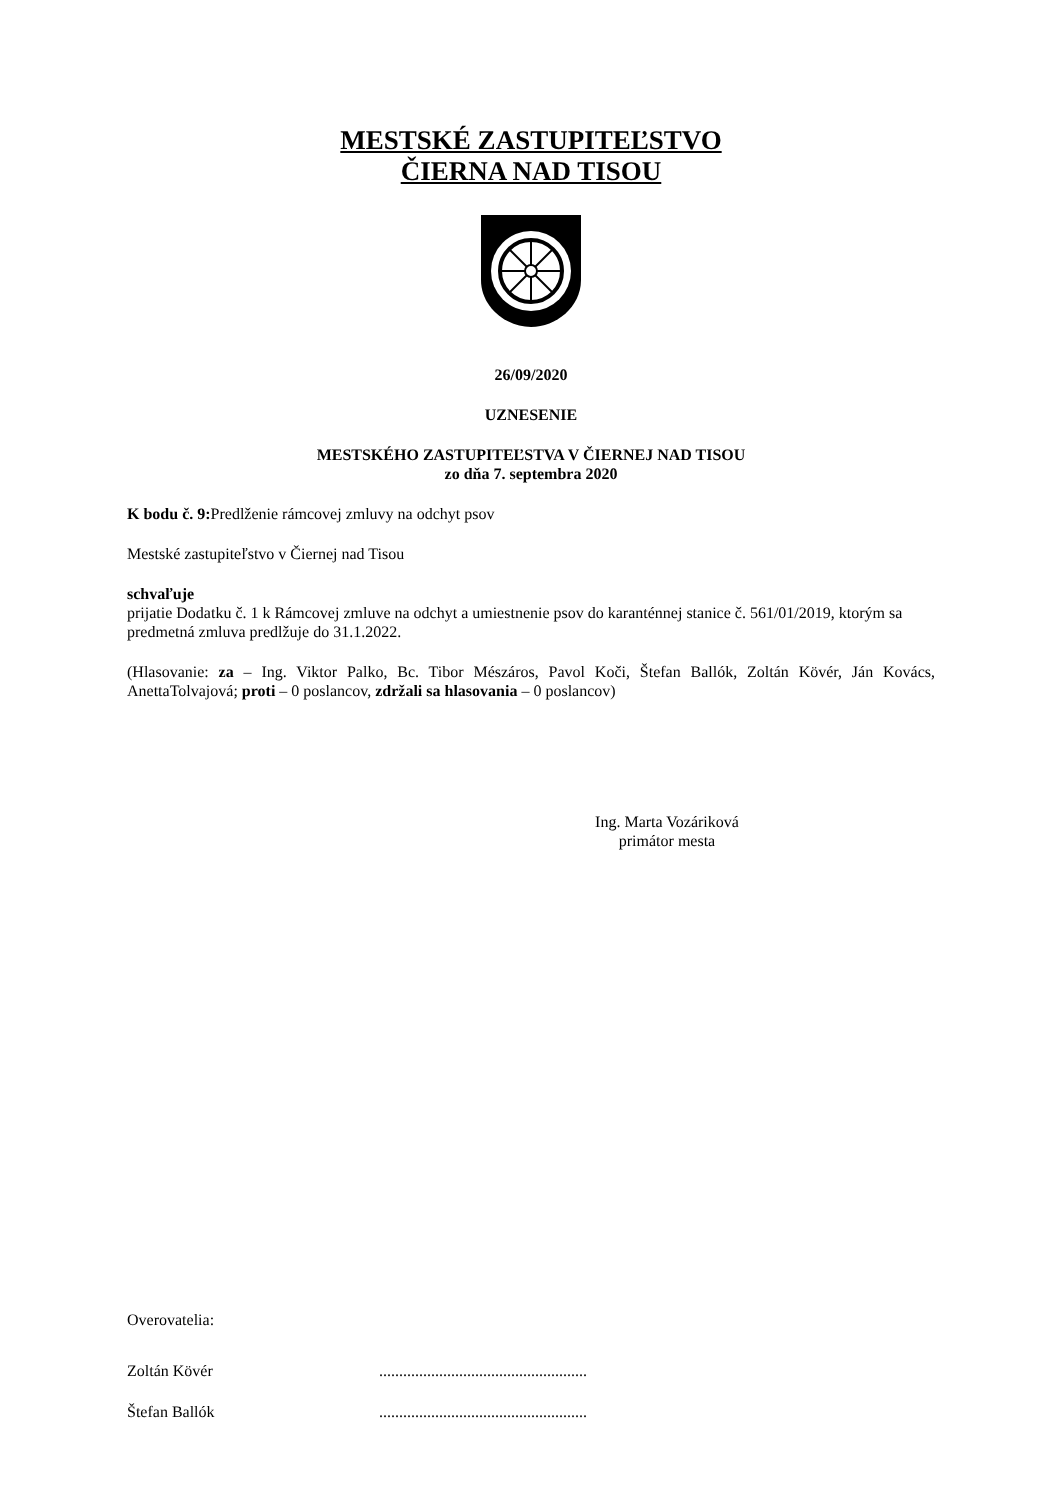MESTSKÉ ZASTUPITEĽSTVO
ČIERNA NAD TISOU
26/09/2020
UZNESENIE
MESTSKÉHO ZASTUPITEĽSTVA V ČIERNEJ NAD TISOU
zo dňa 7. septembra 2020
K bodu č. 9: Predlženie rámcovej zmluvy na odchyt psov
Mestské zastupiteľstvo v Čiernej nad Tisou
schvaľuje
prijatie Dodatku č. 1 k Rámcovej zmluve na odchyt a umiestnenie psov do karanténnej stanice č. 561/01/2019, ktorým sa predmetná zmluva predlžuje do 31.1.2022.
(Hlasovanie: za – Ing. Viktor Palko, Bc. Tibor Mészáros, Pavol Koči, Štefan Ballók, Zoltán Kövér, Ján Kovács, AnettaTolvajová; proti – 0 poslancov, zdržali sa hlasovania – 0 poslancov)
Ing. Marta Vozáriková
primátor mesta
Overovatelia:
Zoltán Kövér....................................................
Štefan Ballók....................................................